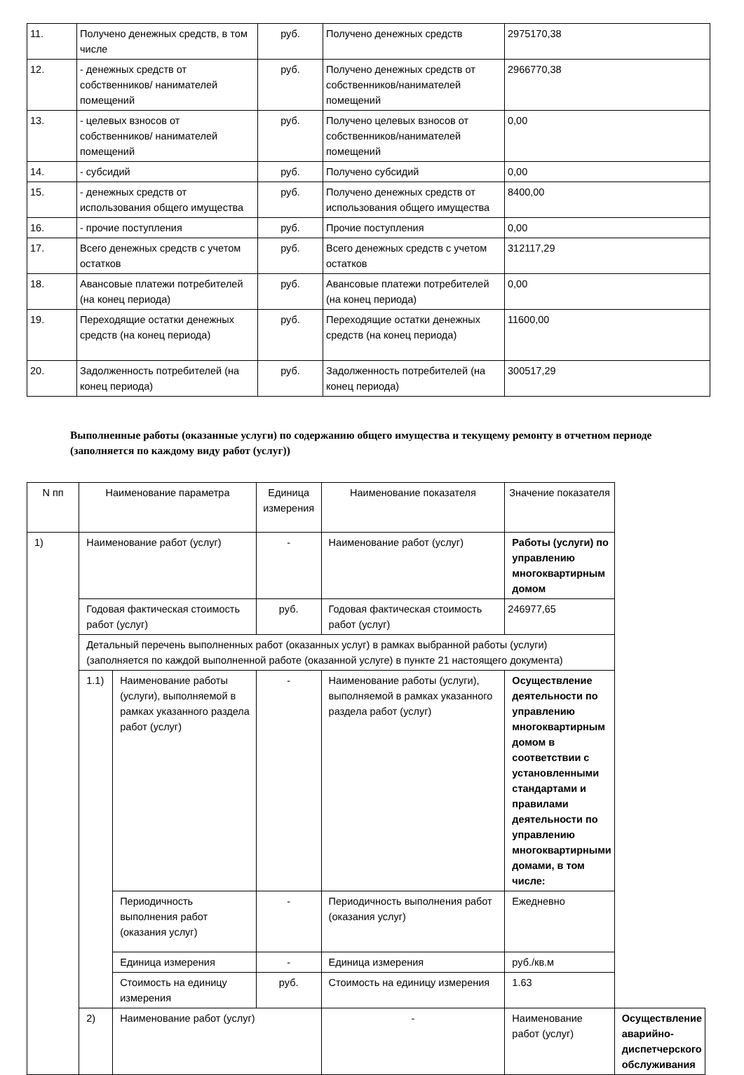| 11. | Получено денежных средств, в том числе | руб. | Получено денежных средств | 2975170,38 |
| 12. | - денежных средств от собственников/ нанимателей помещений | руб. | Получено денежных средств от собственников/нанимателей помещений | 2966770,38 |
| 13. | - целевых взносов от собственников/ нанимателей помещений | руб. | Получено целевых взносов от собственников/нанимателей помещений | 0,00 |
| 14. | - субсидий | руб. | Получено субсидий | 0,00 |
| 15. | - денежных средств от использования общего имущества | руб. | Получено денежных средств от использования общего имущества | 8400,00 |
| 16. | - прочие поступления | руб. | Прочие поступления | 0,00 |
| 17. | Всего денежных средств с учетом остатков | руб. | Всего денежных средств с учетом остатков | 312117,29 |
| 18. | Авансовые платежи потребителей (на конец периода) | руб. | Авансовые платежи потребителей (на конец периода) | 0,00 |
| 19. | Переходящие остатки денежных средств (на конец периода) | руб. | Переходящие остатки денежных средств (на конец периода) | 11600,00 |
| 20. | Задолженность потребителей (на конец периода) | руб. | Задолженность потребителей (на конец периода) | 300517,29 |
Выполненные работы (оказанные услуги) по содержанию общего имущества и текущему ремонту в отчетном периоде (заполняется по каждому виду работ (услуг))
| N пп | Наименование параметра | | Единица измерения | Наименование показателя | Значение показателя | |
| 1) | Наименование работ (услуг) | | - | Наименование работ (услуг) | Работы (услуги) по управлению многоквартирным домом | |
| | Годовая фактическая стоимость работ (услуг) | | руб. | Годовая фактическая стоимость работ (услуг) | 246977,65 | |
| | Детальный перечень выполненных работ (оказанных услуг) в рамках выбранной работы (услуги) (заполняется по каждой выполненной работе (оказанной услуге) в пункте 21 настоящего документа) | | | | | |
| | 1.1) | Наименование работы (услуги), выполняемой в рамках указанного раздела работ (услуг) | - | Наименование работы (услуги), выполняемой в рамках указанного раздела работ (услуг) | Осуществление деятельности по управлению многоквартирным домом в соответствии с установленными стандартами и правилами деятельности по управлению многоквартирными домами, в том числе: | |
| | | Периодичность выполнения работ (оказания услуг) | - | Периодичность выполнения работ (оказания услуг) | Ежедневно | |
| | | Единица измерения | - | Единица измерения | руб./кв.м | |
| | | Стоимость на единицу измерения | руб. | Стоимость на единицу измерения | 1.63 | |
| | 2) | Наименование работ (услуг) | | - | Наименование работ (услуг) | Осуществление аварийно-диспетчерского обслуживания |